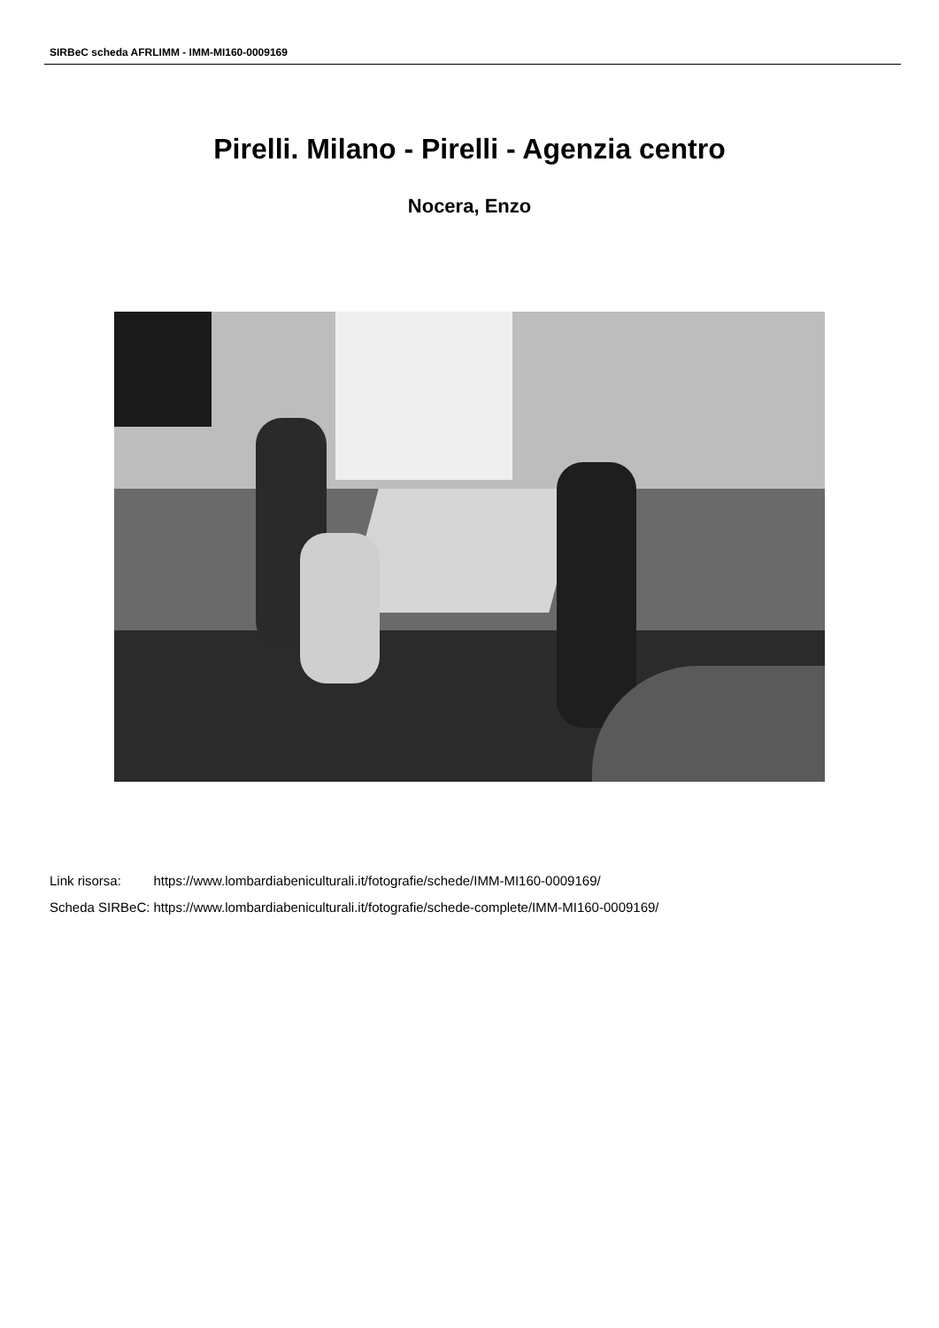SIRBeC scheda AFRLIMM - IMM-MI160-0009169
Pirelli. Milano - Pirelli - Agenzia centro
Nocera, Enzo
| Link risorsa: | https://www.lombardiabeniculturali.it/fotografie/schede/IMM-MI160-0009169/ |
| Scheda SIRBeC: | https://www.lombardiabeniculturali.it/fotografie/schede-complete/IMM-MI160-0009169/ |